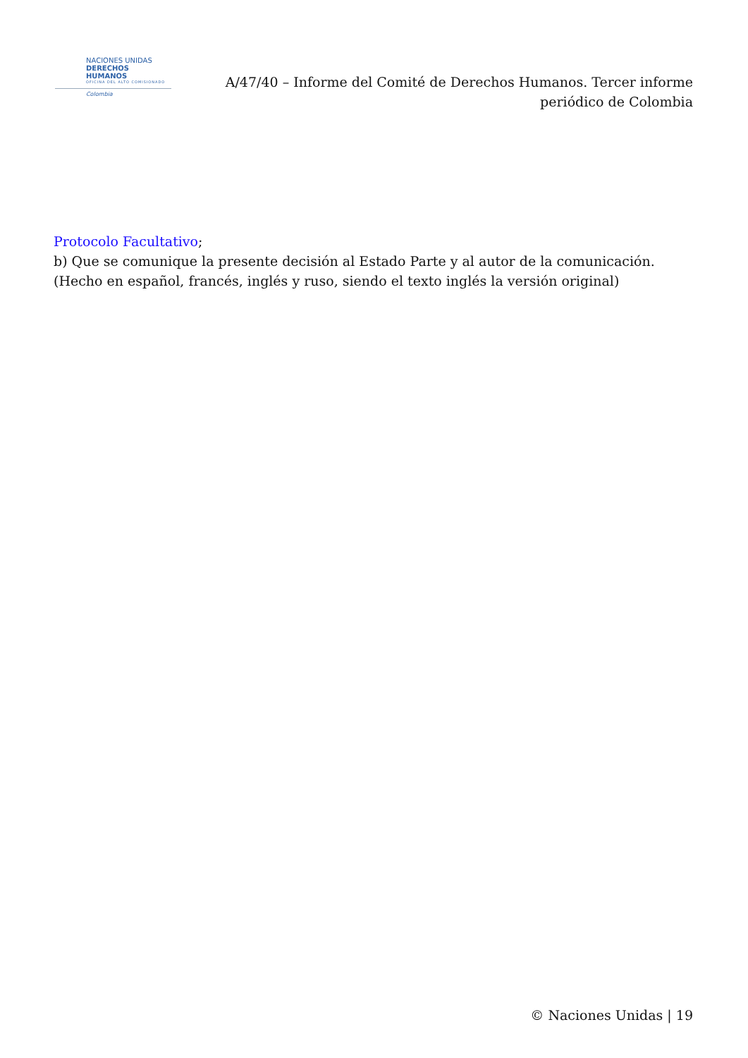NACIONES UNIDAS
DERECHOS HUMANOS
OFICINA DEL ALTO COMISIONADO
Colombia
A/47/40 – Informe del Comité de Derechos Humanos. Tercer informe periódico de Colombia
Protocolo Facultativo;
b) Que se comunique la presente decisión al Estado Parte y al autor de la comunicación.
(Hecho en español, francés, inglés y ruso, siendo el texto inglés la versión original)
© Naciones Unidas | 19